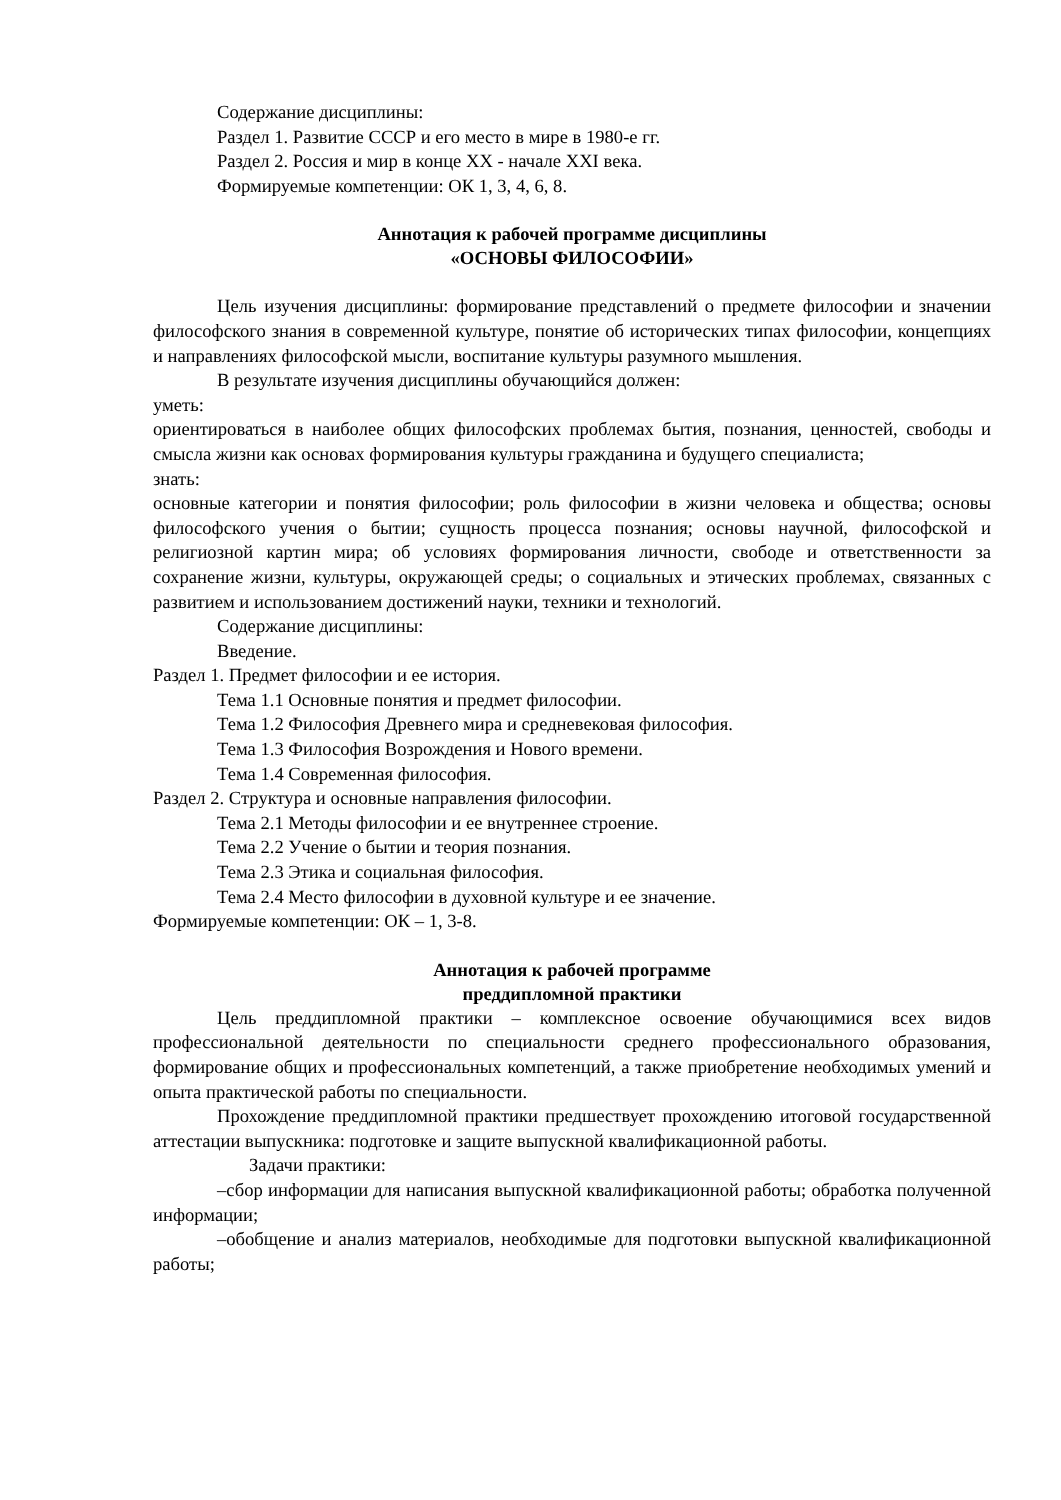Содержание дисциплины:
Раздел 1. Развитие СССР и его место в мире в 1980-е гг.
Раздел 2. Россия и мир в конце XX - начале XXI века.
Формируемые компетенции: ОК 1, 3, 4, 6, 8.
Аннотация к рабочей программе дисциплины
«ОСНОВЫ ФИЛОСОФИИ»
Цель изучения дисциплины: формирование представлений о предмете философии и значении философского знания в современной культуре, понятие об исторических типах философии, концепциях и направлениях философской мысли, воспитание культуры разумного мышления.
В результате изучения дисциплины обучающийся должен:
уметь:
ориентироваться в наиболее общих философских проблемах бытия, познания, ценностей, свободы и смысла жизни как основах формирования культуры гражданина и будущего специалиста;
знать:
основные категории и понятия философии; роль философии в жизни человека и общества; основы философского учения о бытии; сущность процесса познания; основы научной, философской и религиозной картин мира; об условиях формирования личности, свободе и ответственности за сохранение жизни, культуры, окружающей среды; о социальных и этических проблемах, связанных с развитием и использованием достижений науки, техники и технологий.
Содержание дисциплины:
Введение.
Раздел 1. Предмет философии и ее история.
Тема 1.1 Основные понятия и предмет философии.
Тема 1.2 Философия Древнего мира и средневековая философия.
Тема 1.3 Философия Возрождения и Нового времени.
Тема 1.4 Современная философия.
Раздел 2. Структура и основные направления философии.
Тема 2.1 Методы философии и ее внутреннее строение.
Тема 2.2 Учение о бытии и теория познания.
Тема 2.3 Этика и социальная философия.
Тема 2.4 Место философии в духовной культуре и ее значение.
Формируемые компетенции: ОК – 1, 3-8.
Аннотация к рабочей программе
преддипломной практики
Цель преддипломной практики – комплексное освоение обучающимися всех видов профессиональной деятельности по специальности среднего профессионального образования, формирование общих и профессиональных компетенций, а также приобретение необходимых умений и опыта практической работы по специальности.
Прохождение преддипломной практики предшествует прохождению итоговой государственной аттестации выпускника: подготовке и защите выпускной квалификационной работы.
Задачи практики:
–сбор информации для написания выпускной квалификационной работы; обработка полученной информации;
–обобщение и анализ материалов, необходимые для подготовки выпускной квалификационной работы;